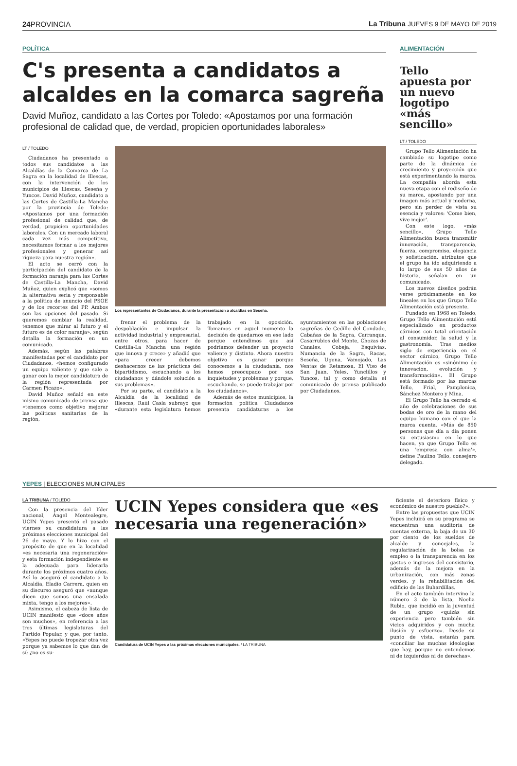24 PROVINCIA La Tribuna JUEVES 9 DE MAYO DE 2019
POLÍTICA
C's presenta a candidatos a alcaldes en la comarca sagreña
David Muñoz, candidato a las Cortes por Toledo: «Apostamos por una formación profesional de calidad que, de verdad, propicien oportunidades laborales»
LT / TOLEDO
Ciudadanos ha presentado a todos sus candidatos a las Alcaldías de la Comarca de La Sagra en la localidad de Illescas, con la intervención de los municipios de Illescas, Seseña y Yuncos. David Muñoz, candidato a las Cortes de Castilla-La Mancha por la provincia de Toledo: «Apostamos por una formación profesional de calidad que, de verdad, propicien oportunidades laborales. Con un mercado laboral cada vez más competitivo, necesitamos formar a los mejores profesionales y generar así riqueza para nuestra región».
El acto se cerró con la participación del candidato de la formación naranja para las Cortes de Castilla-La Mancha, David Muñoz, quien explicó que «somos la alternativa seria y responsable a la política de anuncio del PSOE y de los recortes del PP. Ambos son las opciones del pasado. Si queremos cambiar la realidad, tenemos que mirar al futuro y el futuro es de color naranja», según detalla la formación en un comunicado.
Además, según las palabras manifestadas por el candidato por Ciudadanos, «hemos configurado un equipo valiente y que sale a ganar con la mejor candidatura de la región representada por Carmen Picazo».
David Muñoz señaló en este mismo comunicado de prensa que «tenemos como objetivo mejorar las políticas sanitarias de la región,
Los representantes de Ciudadanos, durante la presentación a alcaldías en Seseña.
frenar el problema de la despoblación e impulsar la actividad industrial y empresarial, entre otros, para hacer de Castilla-La Mancha una región que innova y crece» y añadió que «para crecer debemos deshacernos de las prácticas del bipartidismo, escuchando a los ciudadanos y dándole solución a sus problemas».
Por su parte, el candidato a la Alcaldía de la localidad de Illescas, Raúl Casla subrayó que «durante esta legislatura hemos trabajado en la oposición. Tomamos en aquel momento la decisión de quedarnos en ese lado porque entendimos que así podríamos defender un proyecto valiente y distinto. Ahora nuestro objetivo es ganar porque conocemos a la ciudadanía, nos hemos preocupado por sus inquietudes y problemas y porque, escuchando, se puede trabajar por los ciudadanos».
Además de estos municipios, la formación política Ciudadanos presenta candidaturas a los ayuntamientos en las poblaciones sagreñas de Cedillo del Condado, Cabañas de la Sagra, Carranque, Casarrubios del Monte, Chozas de Canales, Cobeja, Esquivias, Numancia de la Sagra, Racas, Seseña, Ugena, Vamojado, Las Ventas de Retamosa, El Viso de San Juan, Yeles, Yunclillos y Yuncos, tal y como detalla el comunicado de prensa publicado por Ciudadanos.
ALIMENTACIÓN
Tello apuesta por un nuevo logotipo «más sencillo»
LT / TOLEDO
Grupo Tello Alimentación ha cambiado su logotipo como parte de la dinámica de crecimiento y proyección que está experimentando la marca. La compañía aborda esta nueva etapa con el rediseño de su marca, apostando por una imagen más actual y moderna, pero sin perder de vista su esencia y valores: 'Come bien, vive mejor'.
Con este logo, «más sencillo», Grupo Tello Alimentación busca transmitir innovación, transparencia, fuerza, compromiso, elegancia y sofisticación, atributos que el grupo ha ido adquiriendo a lo largo de sus 50 años de historia, señalan en un comunicado.
Los nuevos diseños podrán verse próximamente en los lineales en los que Grupo Tello Alimentación está presente.
Fundado en 1968 en Toledo, Grupo Tello Alimentación está especializado en productos cárnicos con total orientación al consumidor, la salud y la gastronomía. Tras medios siglo de experiencia en el sector cárnico, Grupo Tello Alimentación es «sinónimo de innovación, evolución y transformación». El Grupo está formado por las marcas Tello, Frial, Pamplonica, Sánchez Montero y Mina.
El Grupo Tello ha cerrado el año de celebraciones de sus bodas de oro de la mano del equipo humano con el que la marca cuenta. «Más de 850 personas que día a día ponen su entusiasmo en lo que hacen, ya que Grupo Tello es una 'empresa con alma'», define Paulino Tello, consejero delegado.
YEPES | ELECCIONES MUNICIPALES
LA TRIBUNA / TOLEDO
Con la presencia del líder nacional, Ángel Montealegre, UCIN Yepes presentó el pasado viernes su candidatura a las próximas elecciones municipal del 26 de mayo. Y lo hizo con el propósito de que en la localidad «es necesaria una regeneración» y esta formación independiente es la adecuada para liderarla durante los próximos cuatro años. Así lo aseguró el candidato a la Alcaldía, Eladio Carrera, quien en su discurso aseguró que «aunque dicen que somos una ensalada mixta, tengo a los mejores».
Asimismo, el cabeza de lista de UCIN manifestó que «doce años son muchos», en referencia a las tres últimas legislaturas del Partido Popular, y que, por tanto, «Yepes no puede tropezar otra vez porque ya sabemos lo que dan de sí; ¿no es su-
UCIN Yepes considera que «es necesaria una regeneración»
Candidatura de UCIN Yepes a las próximas elecciones municipales. / LA TRIBUNA
ficiente el deterioro físico y económico de nuestro pueblo?».
Entre las propuestas que UCIN Yepes incluirá en su programa se encuentran una auditoría de cuentas externa, la baja de un 30 por ciento de los sueldos de alcalde y concejales, la regularización de la bolsa de empleo o la transparencia en los gastos e ingresos del consistorio, además de la mejora en la urbanización, con más zonas verdes, y la rehabilitación del edificio de las Buhardillas.
En el acto también intervino la número 3 de la lista, Noelia Rubio, que incidió en la juventud de un grupo «quizás sin experiencia pero también sin vicios adquiridos y con mucha ilusión y esfuerzo». Desde su punto de vista, estarán para «conciliar las muchas ideologías que hay, porque no entendemos ni de izquierdas ni de derechas».